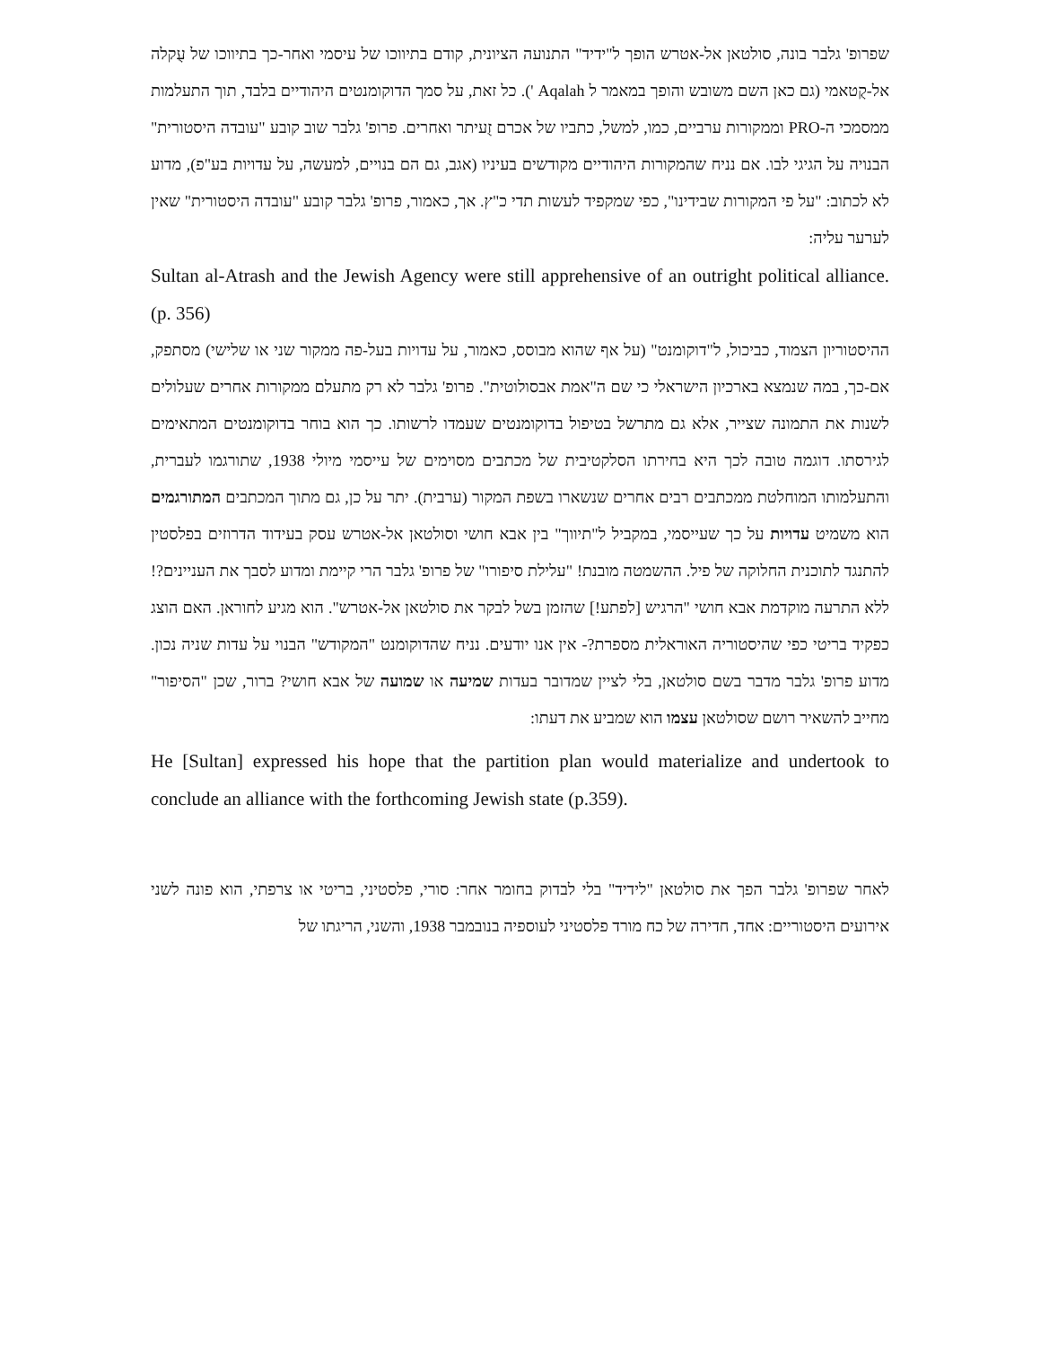שפרופ' גלבר בונה, סולטאן אל-אטרש הופך ל"ידיד" התנועה הציונית, קודם בתיווכו של עיסמי ואחר-כך בתיווכו של עֻקלה אל-קֻטאמי (גם כאן השם משובש והופך במאמר ל Aqalah '). כל זאת, על סמך הדוקומנטים היהודיים בלבד, תוך התעלמות ממסמכי ה-PRO וממקורות ערביים, כמו, למשל, כתביו של אכרם זֻעיתר ואחרים. פרופ' גלבר שוב קובע "עובדה היסטורית" הבנויה על הגיגי לבו. אם נניח שהמקורות היהודיים מקודשים בעיניו (אגב, גם הם בנויים, למעשה, על עדויות בע"פ), מדוע לא לכתוב: "על פי המקורות שבידינו", כפי שמקפיד לעשות תדי כ"ץ. אך, כאמור, פרופ' גלבר קובע "עובדה היסטורית" שאין לערער עליה:
Sultan al-Atrash and the Jewish Agency were still apprehensive of an outright political alliance. (p. 356)
ההיסטוריון הצמוד, כביכול, ל"דוקומנט" (על אף שהוא מבוסס, כאמור, על עדויות בעל-פה ממקור שני או שלישי) מסתפק, אם-כך, במה שנמצא בארכיון הישראלי כי שם ה"אמת אבסולוטית". פרופ' גלבר לא רק מתעלם ממקורות אחרים שעלולים לשנות את התמונה שצייר, אלא גם מתרשל בטיפול בדוקומנטים שעמדו לרשותו. כך הוא בוחר בדוקומנטים המתאימים לגירסתו. דוגמה טובה לכך היא בחירתו הסלקטיבית של מכתבים מסוימים של עייסמי מיולי 1938, שתורגמו לעברית, והתעלמותו המוחלטת ממכתבים רבים אחרים שנשארו בשפת המקור (ערבית). יתר על כן, גם מתוך המכתבים המתורגמים הוא משמיט עדויות על כך שעייסמי, במקביל ל"תיווך" בין אבא חושי וסולטאן אל-אטרש עסק בעידוד הדרוזים בפלסטין להתנגד לתוכנית החלוקה של פיל. ההשמטה מובנת! "עלילת סיפורו" של פרופ' גלבר הרי קיימת ומדוע לסבך את העניינים?! ללא התרעה מוקדמת אבא חושי "הרגיש [לפתע!] שהזמן בשל לבקר את סולטאן אל-אטרש". הוא מגיע לחוראן. האם הוצג כפקיד בריטי כפי שהיסטוריה האוראלית מספרת?- אין אנו יודעים. נניח שהדוקומנט "המקודש" הבנוי על עדות שניה נכון. מדוע פרופ' גלבר מדבר בשם סולטאן, בלי לציין שמדובר בעדות שמיעה או שמועה של אבא חושי? ברור, שכן "הסיפור" מחייב להשאיר רושם שסולטאן עצמו הוא שמביע את דעתו:
He [Sultan] expressed his hope that the partition plan would materialize and undertook to conclude an alliance with the forthcoming Jewish state (p.359).
לאחר שפרופ' גלבר הפך את סולטאן "לידיד" בלי לבדוק בחומר אחר: סורי, פלסטיני, בריטי או צרפתי, הוא פונה לשני אירועים היסטוריים: אחד, חדירה של כח מורד פלסטיני לעוספיה בנובמבר 1938, והשני, הריגתו של